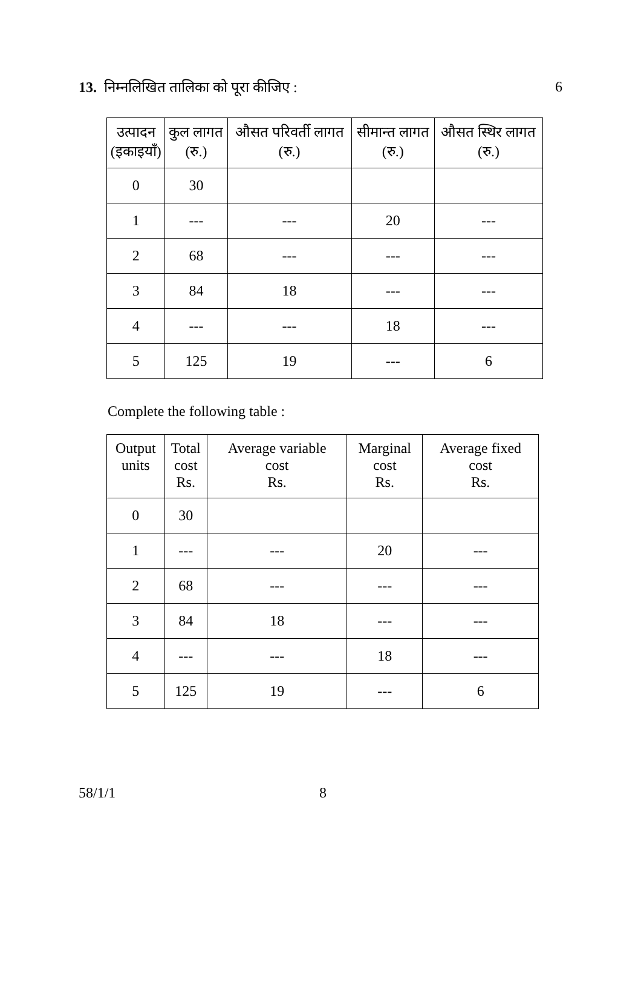13. निम्नलिखित तालिका को पूरा कीजिए : 6
| उत्पादन (इकाइयाँ) | कुल लागत (रु.) | औसत परिवर्ती लागत (रु.) | सीमान्त लागत (रु.) | औसत स्थिर लागत (रु.) |
| --- | --- | --- | --- | --- |
| 0 | 30 | | | |
| 1 | --- | --- | 20 | --- |
| 2 | 68 | --- | --- | --- |
| 3 | 84 | 18 | --- | --- |
| 4 | --- | --- | 18 | --- |
| 5 | 125 | 19 | --- | 6 |
Complete the following table :
| Output units | Total cost Rs. | Average variable cost Rs. | Marginal cost Rs. | Average fixed cost Rs. |
| --- | --- | --- | --- | --- |
| 0 | 30 | | | |
| 1 | --- | --- | 20 | --- |
| 2 | 68 | --- | --- | --- |
| 3 | 84 | 18 | --- | --- |
| 4 | --- | --- | 18 | --- |
| 5 | 125 | 19 | --- | 6 |
58/1/1 8